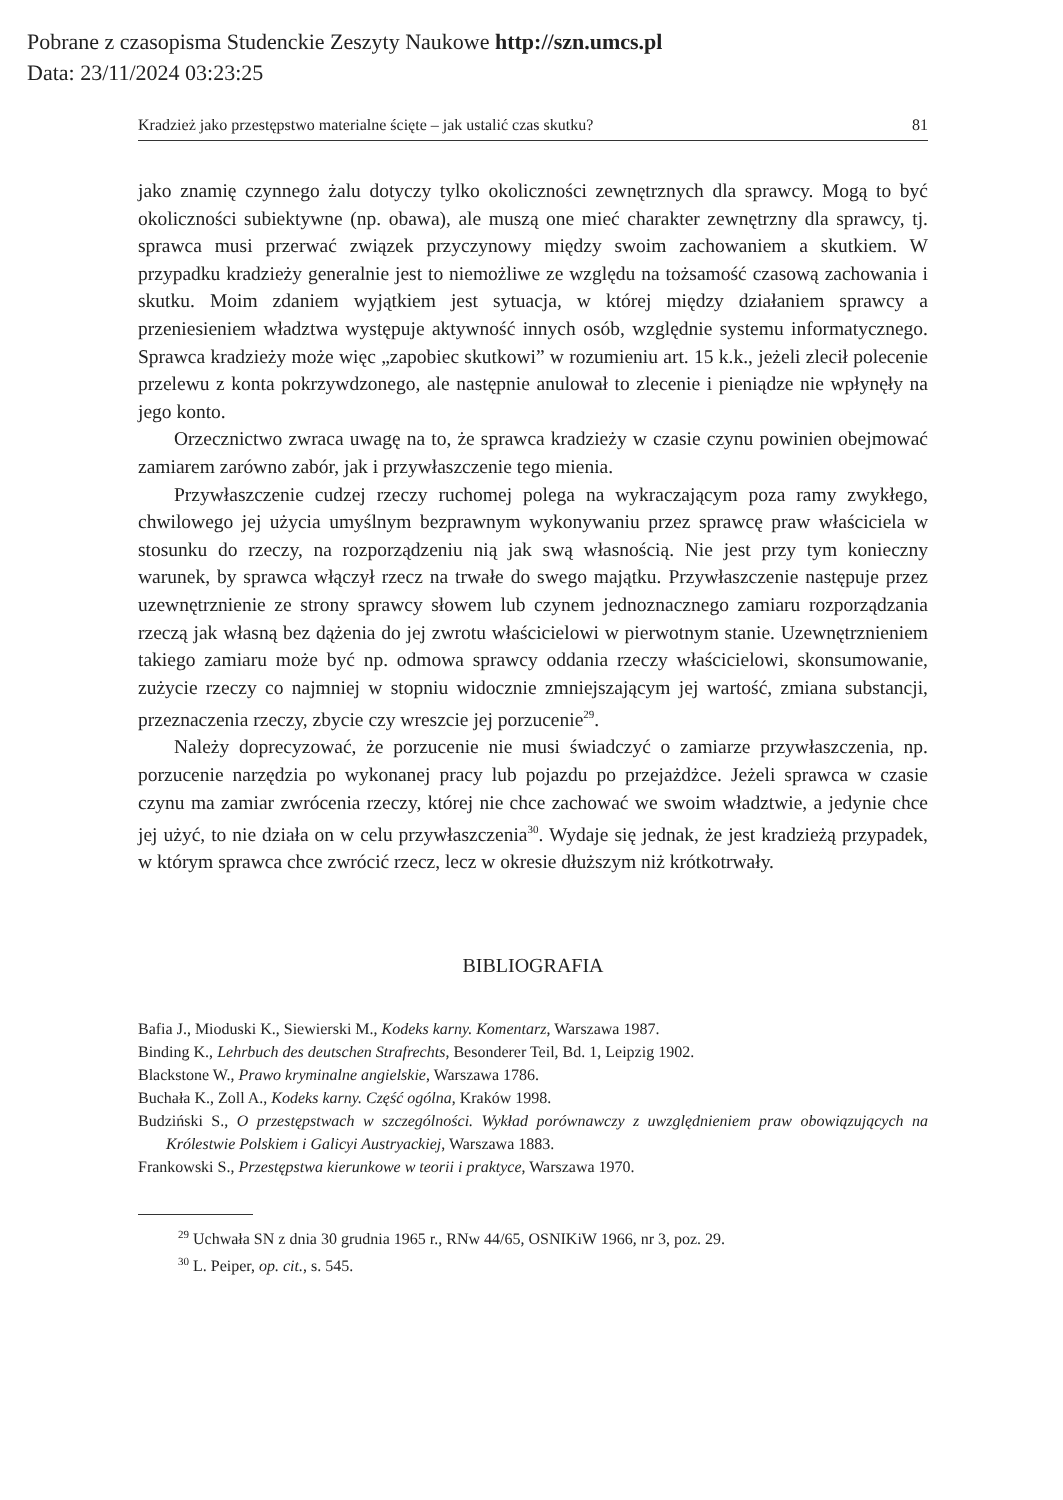Pobrane z czasopisma Studenckie Zeszyty Naukowe http://szn.umcs.pl
Data: 23/11/2024 03:23:25
Kradzież jako przestępstwo materialne ścięte – jak ustalić czas skutku? 81
jako znamię czynnego żalu dotyczy tylko okoliczności zewnętrznych dla sprawcy. Mogą to być okoliczności subiektywne (np. obawa), ale muszą one mieć charakter zewnętrzny dla sprawcy, tj. sprawca musi przerwać związek przyczynowy między swoim zachowaniem a skutkiem. W przypadku kradzieży generalnie jest to niemożliwe ze względu na tożsamość czasową zachowania i skutku. Moim zdaniem wyjątkiem jest sytuacja, w której między działaniem sprawcy a przeniesieniem władztwa występuje aktywność innych osób, względnie systemu informatycznego. Sprawca kradzieży może więc „zapobiec skutkowi” w rozumieniu art. 15 k.k., jeżeli zlecił polecenie przelewu z konta pokrzywdzonego, ale następnie anulował to zlecenie i pieniądze nie wpłynęły na jego konto.
Orzecznictwo zwraca uwagę na to, że sprawca kradzieży w czasie czynu powinien obejmować zamiarem zarówno zabór, jak i przywłaszczenie tego mienia.
Przywłaszczenie cudzej rzeczy ruchomej polega na wykraczającym poza ramy zwykłego, chwilowego jej użycia umyślnym bezprawnym wykonywaniu przez sprawcę praw właściciela w stosunku do rzeczy, na rozporządzeniu nią jak swą własnością. Nie jest przy tym konieczny warunek, by sprawca włączył rzecz na trwałe do swego majątku. Przywłaszczenie następuje przez uzewnętrznienie ze strony sprawcy słowem lub czynem jednoznacznego zamiaru rozporządzania rzeczą jak własną bez dążenia do jej zwrotu właścicielowi w pierwotnym stanie. Uzewnętrznieniem takiego zamiaru może być np. odmowa sprawcy oddania rzeczy właścicielowi, skonsumowanie, zużycie rzeczy co najmniej w stopniu widocznie zmniejszającym jej wartość, zmiana substancji, przeznaczenia rzeczy, zbycie czy wreszcie jej porzucenie<sup>29</sup>.
Należy doprecyzować, że porzucenie nie musi świadczyć o zamiarze przywłaszczenia, np. porzucenie narzędzia po wykonanej pracy lub pojazdu po przejażdżce. Jeżeli sprawca w czasie czynu ma zamiar zwrócenia rzeczy, której nie chce zachować we swoim władztwie, a jedynie chce jej użyć, to nie działa on w celu przywłaszczenia<sup>30</sup>. Wydaje się jednak, że jest kradzieżą przypadek, w którym sprawca chce zwrócić rzecz, lecz w okresie dłuższym niż krótkotrwały.
BIBLIOGRAFIA
Bafia J., Mioduski K., Siewierski M., Kodeks karny. Komentarz, Warszawa 1987.
Binding K., Lehrbuch des deutschen Strafrechts, Besonderer Teil, Bd. 1, Leipzig 1902.
Blackstone W., Prawo kryminalne angielskie, Warszawa 1786.
Buchała K., Zoll A., Kodeks karny. Część ogólna, Kraków 1998.
Budziński S., O przestępstwach w szczególności. Wykład porównawczy z uwzględnieniem praw obowiązujących na Królestwie Polskiem i Galicyi Austryackiej, Warszawa 1883.
Frankowski S., Przestępstwa kierunkowe w teorii i praktyce, Warszawa 1970.
<sup>29</sup> Uchwała SN z dnia 30 grudnia 1965 r., RNw 44/65, OSNIKiW 1966, nr 3, poz. 29.
<sup>30</sup> L. Peiper, op. cit., s. 545.